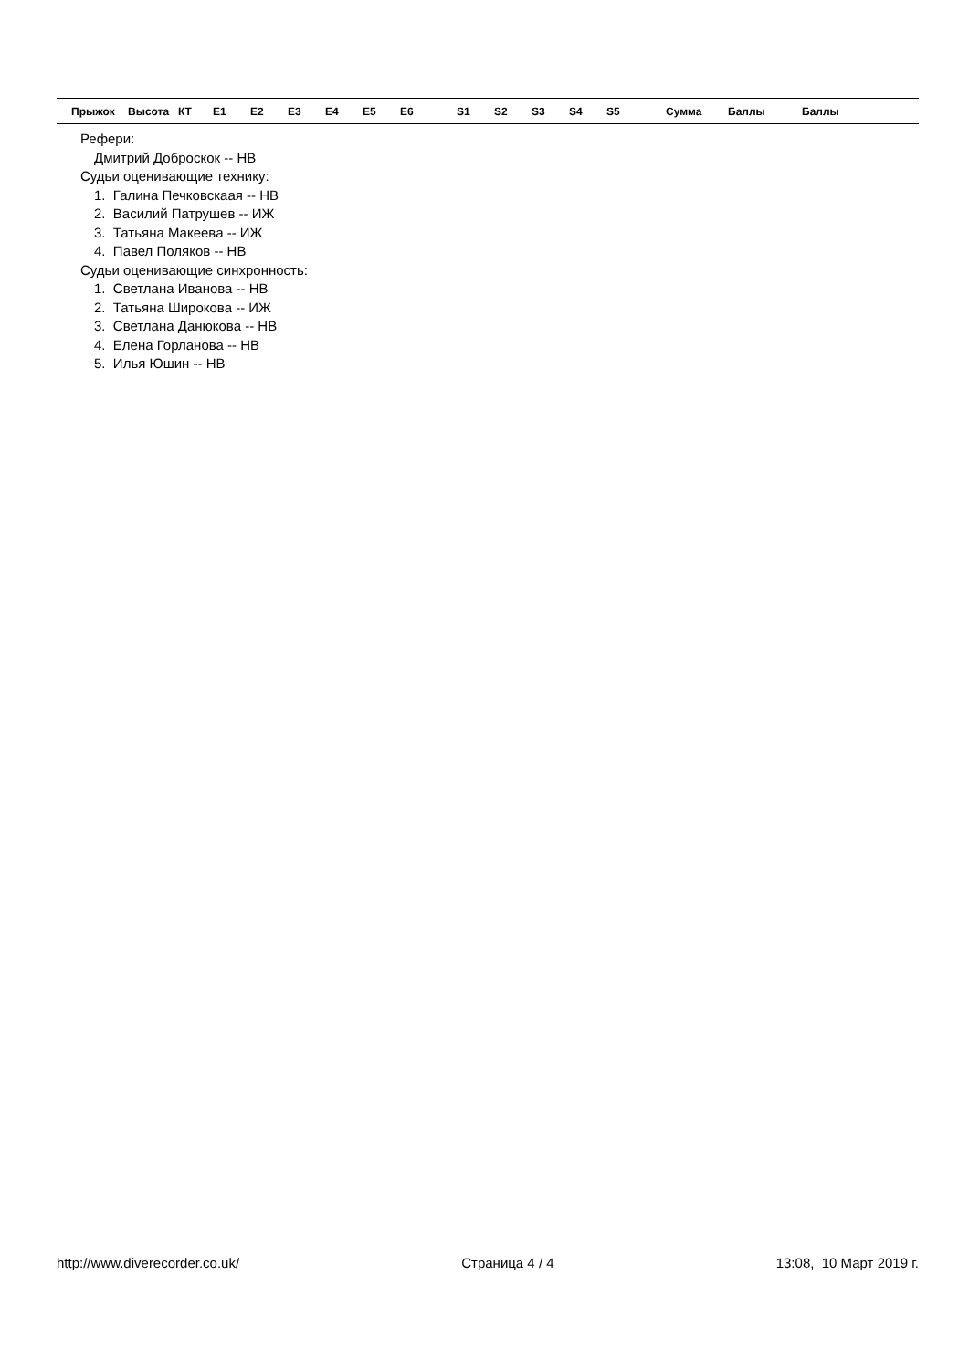| Прыжок | Высота | КТ | E1 | E2 | E3 | E4 | E5 | E6 | S1 | S2 | S3 | S4 | S5 | Сумма | Баллы | Баллы |
| --- | --- | --- | --- | --- | --- | --- | --- | --- | --- | --- | --- | --- | --- | --- | --- | --- |
Рефери:
Дмитрий Доброскок -- НВ
Судьи оценивающие технику:
1. Галина Печковскаая -- НВ
2. Василий Патрушев -- ИЖ
3. Татьяна Макеева -- ИЖ
4. Павел Поляков -- НВ
Судьи оценивающие синхронность:
1. Светлана Иванова -- НВ
2. Татьяна Широкова -- ИЖ
3. Светлана Данюкова -- НВ
4. Елена Горланова -- НВ
5. Илья Юшин -- НВ
http://www.diverecorder.co.uk/ Страница 4 / 4 13:08, 10 Март 2019 г.